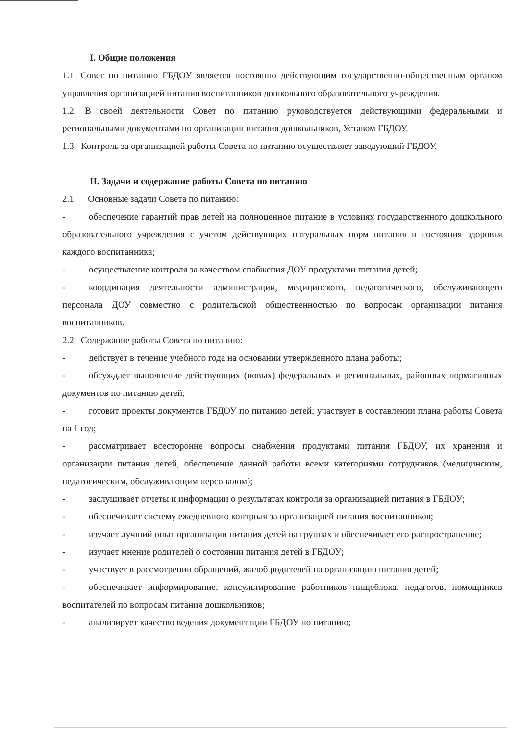I. Общие положения
1.1. Совет по питанию ГБДОУ является постоянно действующим государственно-общественным органом управления организацией питания воспитанников дошкольного образовательного учреждения.
1.2. В своей деятельности Совет по питанию руководствуется действующими федеральными и региональными документами по организации питания дошкольников, Уставом ГБДОУ.
1.3. Контроль за организацией работы Совета по питанию осуществляет заведующий ГБДОУ.
II. Задачи и содержание работы Совета по питанию
2.1. Основные задачи Совета по питанию:
- обеспечение гарантий прав детей на полноценное питание в условиях государственного дошкольного образовательного учреждения с учетом действующих натуральных норм питания и состояния здоровья каждого воспитанника;
- осуществление контроля за качеством снабжения ДОУ продуктами питания детей;
- координация деятельности администрации, медицинского, педагогического, обслуживающего персонала ДОУ совместно с родительской общественностью по вопросам организации питания воспитанников.
2.2. Содержание работы Совета по питанию:
- действует в течение учебного года на основании утвержденного плана работы;
- обсуждает выполнение действующих (новых) федеральных и региональных, районных нормативных документов по питанию детей;
- готовит проекты документов ГБДОУ по питанию детей; участвует в составлении плана работы Совета на 1 год;
- рассматривает всесторонне вопросы снабжения продуктами питания ГБДОУ, их хранения и организации питания детей, обеспечение данной работы всеми категориями сотрудников (медицинским, педагогическим, обслуживающим персоналом);
- заслушивает отчеты и информации о результатах контроля за организацией питания в ГБДОУ;
- обеспечивает систему ежедневного контроля за организацией питания воспитанников;
- изучает лучший опыт организации питания детей на группах и обеспечивает его распространение;
- изучает мнение родителей о состоянии питания детей в ГБДОУ;
- участвует в рассмотрении обращений, жалоб родителей на организацию питания детей;
- обеспечивает информирование, консультирование работников пищеблока, педагогов, помощников воспитателей по вопросам питания дошкольников;
- анализирует качество ведения документации ГБДОУ по питанию;